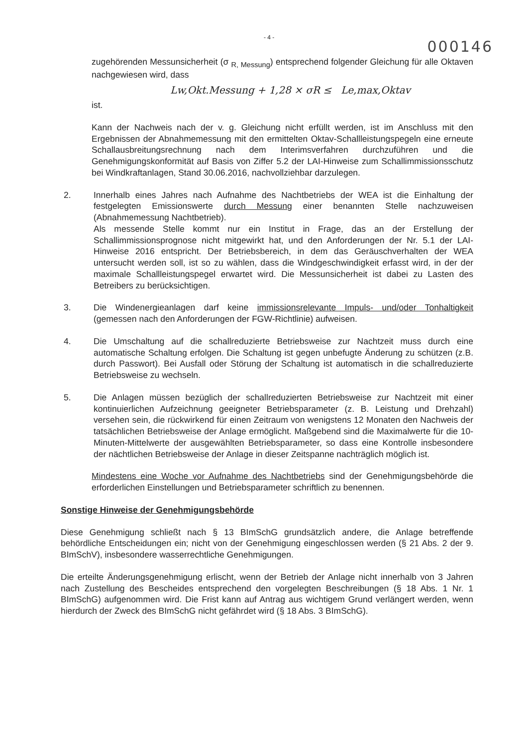- 4 - 000146
zugehörenden Messunsicherheit (σ <sub>R, Messung</sub>) entsprechend folgender Gleichung für alle Oktaven nachgewiesen wird, dass
Lw,Okt.Messung + 1,28 × σR ≤ Le,max,Oktav
ist.
Kann der Nachweis nach der v. g. Gleichung nicht erfüllt werden, ist im Anschluss mit den Ergebnissen der Abnahmemessung mit den ermittelten Oktav-Schallleistungspegeln eine erneute Schallausbreitungsrechnung nach dem Interimsverfahren durchzuführen und die Genehmigungskonformität auf Basis von Ziffer 5.2 der LAI-Hinweise zum Schallimmissionsschutz bei Windkraftanlagen, Stand 30.06.2016, nachvollziehbar darzulegen.
2. Innerhalb eines Jahres nach Aufnahme des Nachtbetriebs der WEA ist die Einhaltung der festgelegten Emissionswerte durch Messung einer benannten Stelle nachzuweisen (Abnahmemessung Nachtbetrieb).
Als messende Stelle kommt nur ein Institut in Frage, das an der Erstellung der Schallimmissionsprognose nicht mitgewirkt hat, und den Anforderungen der Nr. 5.1 der LAI-Hinweise 2016 entspricht. Der Betriebsbereich, in dem das Geräuschverhalten der WEA untersucht werden soll, ist so zu wählen, dass die Windgeschwindigkeit erfasst wird, in der der maximale Schallleistungspegel erwartet wird. Die Messunsicherheit ist dabei zu Lasten des Betreibers zu berücksichtigen.
3. Die Windenergieanlagen darf keine immissionsrelevante Impuls- und/oder Tonhaltigkeit (gemessen nach den Anforderungen der FGW-Richtlinie) aufweisen.
4. Die Umschaltung auf die schallreduzierte Betriebsweise zur Nachtzeit muss durch eine automatische Schaltung erfolgen. Die Schaltung ist gegen unbefugte Änderung zu schützen (z.B. durch Passwort). Bei Ausfall oder Störung der Schaltung ist automatisch in die schallreduzierte Betriebsweise zu wechseln.
5. Die Anlagen müssen bezüglich der schallreduzierten Betriebsweise zur Nachtzeit mit einer kontinuierlichen Aufzeichnung geeigneter Betriebsparameter (z. B. Leistung und Drehzahl) versehen sein, die rückwirkend für einen Zeitraum von wenigstens 12 Monaten den Nachweis der tatsächlichen Betriebsweise der Anlage ermöglicht. Maßgebend sind die Maximalwerte für die 10-Minuten-Mittelwerte der ausgewählten Betriebsparameter, so dass eine Kontrolle insbesondere der nächtlichen Betriebsweise der Anlage in dieser Zeitspanne nachträglich möglich ist.
Mindestens eine Woche vor Aufnahme des Nachtbetriebs sind der Genehmigungsbehörde die erforderlichen Einstellungen und Betriebsparameter schriftlich zu benennen.
Sonstige Hinweise der Genehmigungsbehörde
Diese Genehmigung schließt nach § 13 BImSchG grundsätzlich andere, die Anlage betreffende behördliche Entscheidungen ein; nicht von der Genehmigung eingeschlossen werden (§ 21 Abs. 2 der 9. BImSchV), insbesondere wasserrechtliche Genehmigungen.
Die erteilte Änderungsgenehmigung erlischt, wenn der Betrieb der Anlage nicht innerhalb von 3 Jahren nach Zustellung des Bescheides entsprechend den vorgelegten Beschreibungen (§ 18 Abs. 1 Nr. 1 BImSchG) aufgenommen wird. Die Frist kann auf Antrag aus wichtigem Grund verlängert werden, wenn hierdurch der Zweck des BImSchG nicht gefährdet wird (§ 18 Abs. 3 BImSchG).